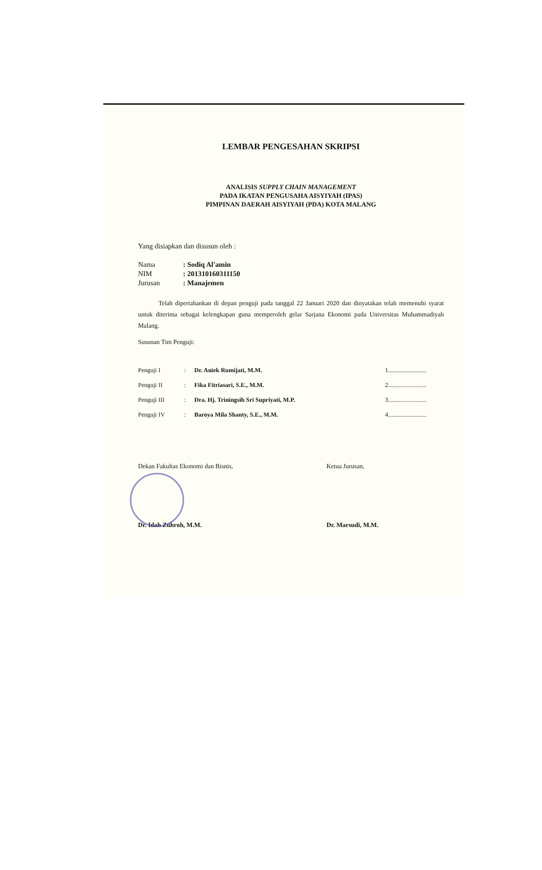LEMBAR PENGESAHAN SKRIPSI
ANALISIS SUPPLY CHAIN MANAGEMENT
PADA IKATAN PENGUSAHA AISYIYAH (IPAS)
PIMPINAN DAERAH AISYIYAH (PDA) KOTA MALANG
Yang disiapkan dan disusun oleh :
| Nama | : Sodiq Al'amin |
| NIM | : 201310160311150 |
| Jurusan | : Manajemen |
Telah dipertahankan di depan penguji pada tanggal 22 Januari 2020 dan dinyatakan telah memenuhi syarat untuk diterima sebagai kelengkapan guna memperoleh gelar Sarjana Ekonomi pada Universitas Muhammadiyah Malang.
Susunan Tim Penguji:
| Penguji I | : | Dr. Aniek Rumijati, M.M. | 1......................... |
| Penguji II | : | Fika Fitriasari, S.E., M.M. | 2......................... |
| Penguji III | : | Dra. Hj. Triningsih Sri Supriyati, M.P. | 3......................... |
| Penguji IV | : | Baroya Mila Shanty, S.E., M.M. | 4......................... |
Dekan Fakultas Ekonomi dan Bisnis,
Dr. Idah Zuhroh, M.M.
Ketua Jurusan,
Dr. Marsudi, M.M.